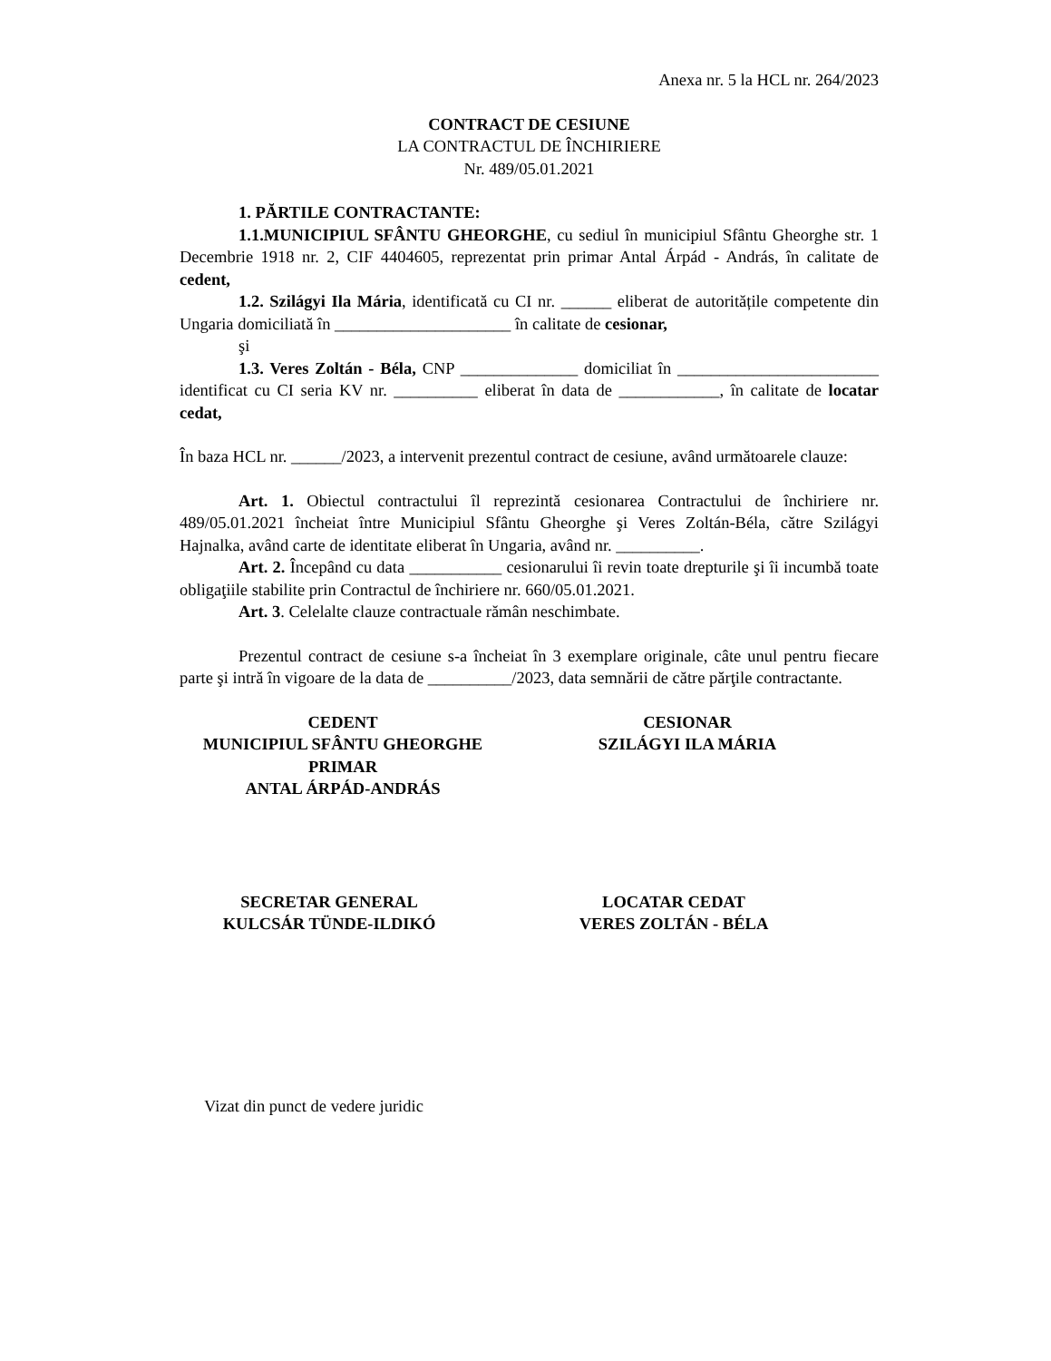Anexa nr. 5 la HCL nr. 264/2023
CONTRACT DE CESIUNE
LA CONTRACTUL DE ÎNCHIRIERE
Nr. 489/05.01.2021
1. PĂRTILE CONTRACTANTE:
1.1.MUNICIPIUL SFÂNTU GHEORGHE, cu sediul în municipiul Sfântu Gheorghe str. 1 Decembrie 1918 nr. 2, CIF 4404605, reprezentat prin primar Antal Árpád - András, în calitate de cedent,
1.2. Szilágyi Ila Mária, identificată cu CI nr. ______ eliberat de autoritățile competente din Ungaria domiciliată în _____________________ în calitate de cesionar,
şi
1.3. Veres Zoltán - Béla, CNP ______________ domiciliat în ________________________ identificat cu CI seria KV nr. __________ eliberat în data de ____________, în calitate de locatar cedat,
În baza HCL nr. ______/2023, a intervenit prezentul contract de cesiune, având următoarele clauze:
Art. 1. Obiectul contractului îl reprezintă cesionarea Contractului de închiriere nr. 489/05.01.2021 încheiat între Municipiul Sfântu Gheorghe şi Veres Zoltán-Béla, către Szilágyi Hajnalka, având carte de identitate eliberat în Ungaria, având nr. __________.
Art. 2. Începând cu data ___________ cesionarului îi revin toate drepturile şi îi incumbă toate obligaţiile stabilite prin Contractul de închiriere nr. 660/05.01.2021.
Art. 3. Celelalte clauze contractuale rămân neschimbate.
Prezentul contract de cesiune s-a încheiat în 3 exemplare originale, câte unul pentru fiecare parte şi intră în vigoare de la data de __________/2023, data semnării de către părţile contractante.
CEDENT
MUNICIPIUL SFÂNTU GHEORGHE
PRIMAR
ANTAL ÁRPÁD-ANDRÁS
CESIONAR
SZILÁGYI ILA MÁRIA
SECRETAR GENERAL
KULCSÁR TÜNDE-ILDIKÓ
LOCATAR CEDAT
VERES ZOLTÁN - BÉLA
Vizat din punct de vedere juridic